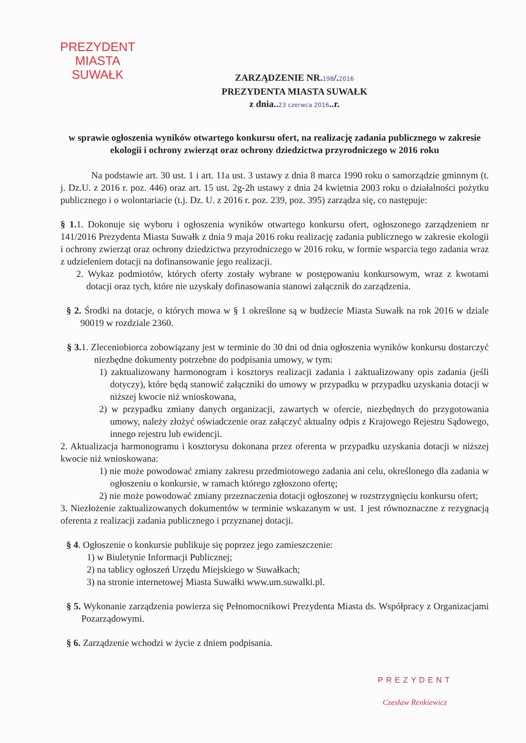PREZYDENT MIASTA
SUWAŁK
ZARZĄDZENIE NR.198/.2016
PREZYDENTA MIASTA SUWAŁK
z dnia..23 czerwca 2016..r.
w sprawie ogłoszenia wyników otwartego konkursu ofert, na realizację zadania publicznego w zakresie ekologii i ochrony zwierząt oraz ochrony dziedzictwa przyrodniczego w 2016 roku
Na podstawie art. 30 ust. 1 i art. 11a ust. 3 ustawy z dnia 8 marca 1990 roku o samorządzie gminnym (t. j. Dz.U. z 2016 r. poz. 446) oraz art. 15 ust. 2g-2h ustawy z dnia 24 kwietnia 2003 roku o działalności pożytku publicznego i o wolontariacie (t.j. Dz. U. z 2016 r. poz. 239, poz. 395) zarządza się, co następuje:
§ 1. 1. Dokonuje się wyboru i ogłoszenia wyników otwartego konkursu ofert, ogłoszonego zarządzeniem nr 141/2016 Prezydenta Miasta Suwałk z dnia 9 maja 2016 roku realizację zadania publicznego w zakresie ekologii i ochrony zwierząt oraz ochrony dziedzictwa przyrodniczego w 2016 roku, w formie wsparcia tego zadania wraz z udzieleniem dotacji na dofinansowanie jego realizacji.
2. Wykaz podmiotów, których oferty zostały wybrane w postępowaniu konkursowym, wraz z kwotami dotacji oraz tych, które nie uzyskały dofinasowania stanowi załącznik do zarządzenia.
§ 2. Środki na dotacje, o których mowa w § 1 określone są w budżecie Miasta Suwałk na rok 2016 w dziale 90019 w rozdziale 2360.
§ 3. 1. Zleceniobiorca zobowiązany jest w terminie do 30 dni od dnia ogłoszenia wyników konkursu dostarczyć niezbędne dokumenty potrzebne do podpisania umowy, w tym:
1) zaktualizowany harmonogram i kosztorys realizacji zadania i zaktualizowany opis zadania (jeśli dotyczy), które będą stanowić załączniki do umowy w przypadku w przypadku uzyskania dotacji w niższej kwocie niż wnioskowana,
2) w przypadku zmiany danych organizacji, zawartych w ofercie, niezbędnych do przygotowania umowy, należy złożyć oświadczenie oraz załączyć aktualny odpis z Krajowego Rejestru Sądowego, innego rejestru lub ewidencji.
2. Aktualizacja harmonogramu i kosztorysu dokonana przez oferenta w przypadku uzyskania dotacji w niższej kwocie niż wnioskowana:
1) nie może powodować zmiany zakresu przedmiotowego zadania ani celu, określonego dla zadania w ogłoszeniu o konkursie, w ramach którego zgłoszono ofertę;
2) nie może powodować zmiany przeznaczenia dotacji ogłoszonej w rozstrzygnięciu konkursu ofert;
3. Niezłożenie zaktualizowanych dokumentów w terminie wskazanym w ust. 1 jest równoznaczne z rezygnacją oferenta z realizacji zadania publicznego i przyznanej dotacji.
§ 4. Ogłoszenie o konkursie publikuje się poprzez jego zamieszczenie:
1) w Biuletynie Informacji Publicznej;
2) na tablicy ogłoszeń Urzędu Miejskiego w Suwałkach;
3) na stronie internetowej Miasta Suwałki www.um.suwalki.pl.
§ 5. Wykonanie zarządzenia powierza się Pełnomocnikowi Prezydenta Miasta ds. Współpracy z Organizacjami Pozarządowymi.
§ 6. Zarządzenie wchodzi w życie z dniem podpisania.
PREZYDENT
Czesław Renkiewicz